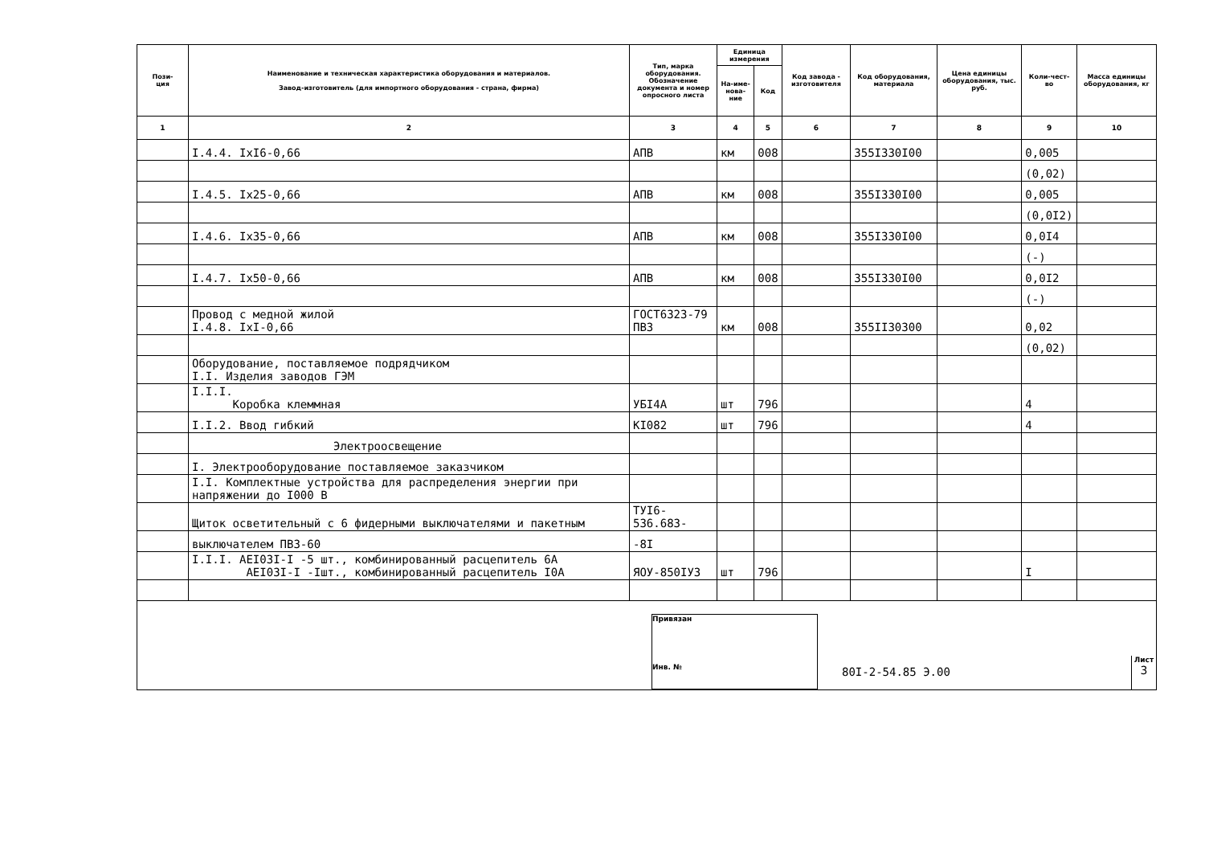| Пози- ция | Наименование и техническая характеристика оборудования и материалов. Завод-изготовитель (для импортного оборудования - страна, фирма) | Тип, марка оборудования. Обозначение документа и номер опросного листа | Единица измерения | | Код завода - изготовителя | Код оборудования, материала | Цена единицы оборудования, тыс. руб. | Коли-чест-во | Масса единицы оборудования, кг |
| --- | --- | --- | --- | --- | --- | --- | --- | --- | --- |
| | | | На-име-нова-ние | Код | | | | | |
| 1 | 2 | 3 | 4 | 5 | 6 | 7 | 8 | 9 | 10 |
| | I.4.4. IxI6-0,66 | АПВ | км | 008 | | 355I330I00 | | 0,005 | |
| | | | | | | | | (0,02) | |
| | I.4.5. Ix25-0,66 | АПВ | км | 008 | | 355I330I00 | | 0,005 | |
| | | | | | | | | (0,0I2) | |
| | I.4.6. Ix35-0,66 | АПВ | км | 008 | | 355I330I00 | | 0,0I4 | |
| | | | | | | | | (-) | |
| | I.4.7. Ix50-0,66 | АПВ | км | 008 | | 355I330I00 | | 0,0I2 | |
| | | | | | | | | (-) | |
| | Провод с медной жилой I.4.8. IxI-0,66 | ГОСТ6323-79 ПВЗ | км | 008 | | 355II30300 | | 0,02 | |
| | | | | | | | | (0,02) | |
| | Оборудование, поставляемое подрядчиком I.I. Изделия заводов ГЭМ | | | | | | | | |
| | I.I.I. Коробка клеммная | УБI4А | шт | 796 | | | | 4 | |
| | I.I.2. Ввод гибкий | КI082 | шт | 796 | | | | 4 | |
| | Электроосвещение | | | | | | | | |
| | I. Электрооборудование поставляемое заказчиком | | | | | | | | |
| | I.I. Комплектные устройства для распределения энергии при напряжении до I000 В | | | | | | | | |
| | Щиток осветительный с 6 фидерными выключателями и пакетным | ТУI6-536.683- | | | | | | | |
| | выключателем ПВЗ-60 | -8I | | | | | | | |
| | I.I.I. АЕI03I-I -5 шт., комбинированный расцепитель 6А АЕI03I-I -Iшт., комбинированный расцепитель I0А | ЯОУ-850IУ3 | шт | 796 | | | | I | |
Привязан
Инв. №
80I-2-54.85 Э.00
Лист
3